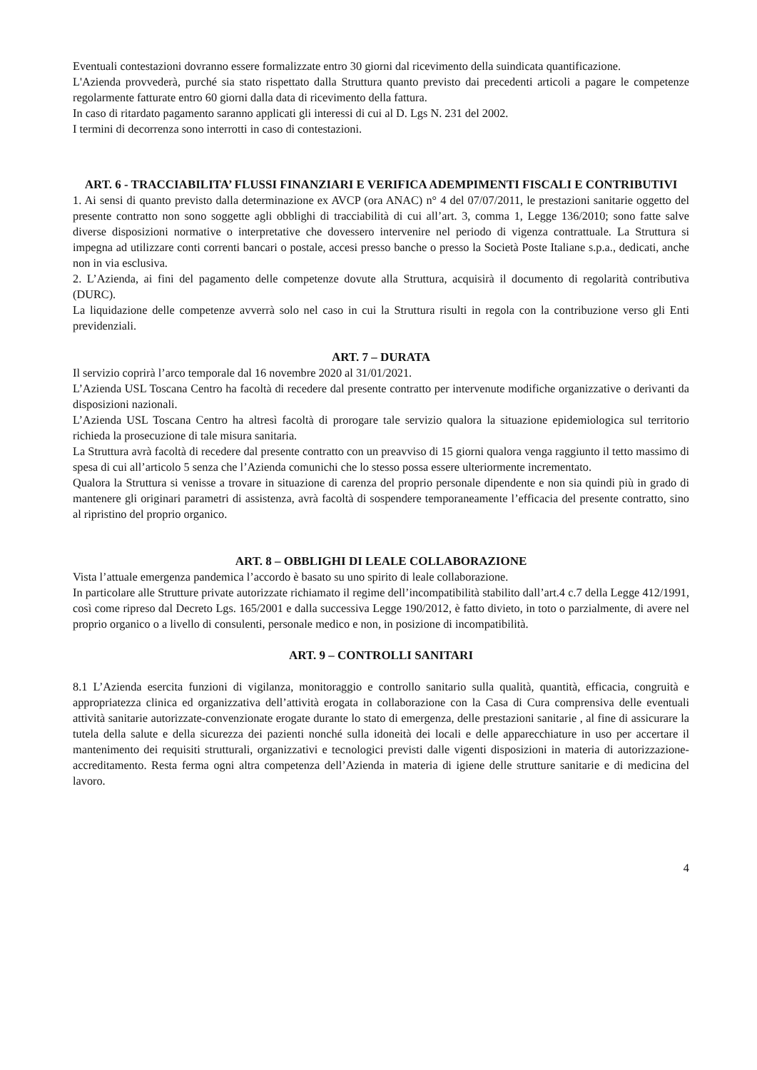Eventuali contestazioni dovranno essere formalizzate entro 30 giorni dal ricevimento della suindicata quantificazione.
L'Azienda provvederà, purché sia stato rispettato dalla Struttura quanto previsto dai precedenti articoli a pagare le competenze regolarmente fatturate entro 60 giorni dalla data di ricevimento della fattura.
In caso di ritardato pagamento saranno applicati gli interessi di cui al D. Lgs N. 231 del 2002.
I termini di decorrenza sono interrotti in caso di contestazioni.
ART. 6 - TRACCIABILITA’ FLUSSI FINANZIARI E VERIFICA ADEMPIMENTI FISCALI E CONTRIBUTIVI
1. Ai sensi di quanto previsto dalla determinazione ex AVCP (ora ANAC) n° 4 del 07/07/2011, le prestazioni sanitarie oggetto del presente contratto non sono soggette agli obblighi di tracciabilità di cui all’art. 3, comma 1, Legge 136/2010; sono fatte salve diverse disposizioni normative o interpretative che dovessero intervenire nel periodo di vigenza contrattuale. La Struttura si impegna ad utilizzare conti correnti bancari o postale, accesi presso banche o presso la Società Poste Italiane s.p.a., dedicati, anche non in via esclusiva.
2. L’Azienda, ai fini del pagamento delle competenze dovute alla Struttura, acquisirà il documento di regolarità contributiva (DURC).
La liquidazione delle competenze avverrà solo nel caso in cui la Struttura risulti in regola con la contribuzione verso gli Enti previdenziali.
ART. 7 – DURATA
Il servizio coprirà l’arco temporale dal 16 novembre 2020 al 31/01/2021.
L’Azienda USL Toscana Centro ha facoltà di recedere dal presente contratto per intervenute modifiche organizzative o derivanti da disposizioni nazionali.
L’Azienda USL Toscana Centro ha altresì facoltà di prorogare tale servizio qualora la situazione epidemiologica sul territorio richieda la prosecuzione di tale misura sanitaria.
La Struttura avrà facoltà di recedere dal presente contratto con un preavviso di 15 giorni qualora venga raggiunto il tetto massimo di spesa di cui all’articolo 5 senza che l’Azienda comunichi che lo stesso possa essere ulteriormente incrementato.
Qualora la Struttura si venisse a trovare in situazione di carenza del proprio personale dipendente e non sia quindi più in grado di mantenere gli originari parametri di assistenza, avrà facoltà di sospendere temporaneamente l’efficacia del presente contratto, sino al ripristino del proprio organico.
ART. 8 – OBBLIGHI DI LEALE COLLABORAZIONE
Vista l’attuale emergenza pandemica l’accordo è basato su uno spirito di leale collaborazione.
In particolare alle Strutture private autorizzate richiamato il regime dell’incompatibilità stabilito dall’art.4 c.7 della Legge 412/1991, così come ripreso dal Decreto Lgs. 165/2001 e dalla successiva Legge 190/2012, è fatto divieto, in toto o parzialmente, di avere nel proprio organico o a livello di consulenti, personale medico e non, in posizione di incompatibilità.
ART. 9 – CONTROLLI SANITARI
8.1 L’Azienda esercita funzioni di vigilanza, monitoraggio e controllo sanitario sulla qualità, quantità, efficacia, congruità e appropriatezza clinica ed organizzativa dell’attività erogata in collaborazione con la Casa di Cura comprensiva delle eventuali attività sanitarie autorizzate-convenzionate erogate durante lo stato di emergenza, delle prestazioni sanitarie , al fine di assicurare la tutela della salute e della sicurezza dei pazienti nonché sulla idoneità dei locali e delle apparecchiature in uso per accertare il mantenimento dei requisiti strutturali, organizzativi e tecnologici previsti dalle vigenti disposizioni in materia di autorizzazione-accreditamento. Resta ferma ogni altra competenza dell’Azienda in materia di igiene delle strutture sanitarie e di medicina del lavoro.
4